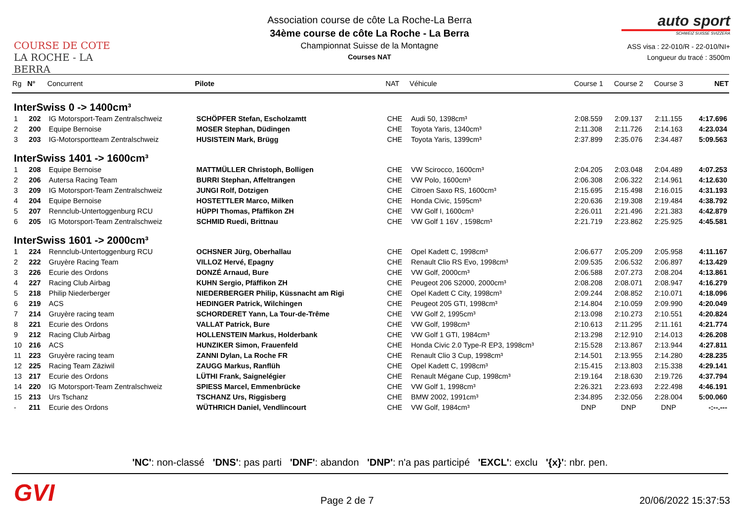COURSE DE COTE
LA ROCHE - LA BERRA
Association course de côte La Roche-La Berra
34ème course de côte La Roche - La Berra
Championnat Suisse de la Montagne
Courses NAT
auto sport
SCHWEIZ SUISSE SVIZZERA
ASS visa : 22-010/R - 22-010/NI+
Longueur du tracé : 3500m
| Rg | N° | Concurrent | Pilote | NAT | Véhicule | Course 1 | Course 2 | Course 3 | NET |
| --- | --- | --- | --- | --- | --- | --- | --- | --- | --- |
| InterSwiss 0 -> 1400cm³ | | | | | | | | | |
| 1 | 202 | IG Motorsport-Team Zentralschweiz | SCHÖPFER Stefan, Escholzamtt | CHE | Audi 50, 1398cm³ | 2:08.559 | 2:09.137 | 2:11.155 | 4:17.696 |
| 2 | 200 | Equipe Bernoise | MOSER Stephan, Düdingen | CHE | Toyota Yaris, 1340cm³ | 2:11.308 | 2:11.726 | 2:14.163 | 4:23.034 |
| 3 | 203 | IG-Motorsportteam Zentralschweiz | HUSISTEIN Mark, Brügg | CHE | Toyota Yaris, 1399cm³ | 2:37.899 | 2:35.076 | 2:34.487 | 5:09.563 |
| InterSwiss 1401 -> 1600cm³ | | | | | | | | | |
| 1 | 208 | Equipe Bernoise | MATTMÜLLER Christoph, Bolligen | CHE | VW Scirocco, 1600cm³ | 2:04.205 | 2:03.048 | 2:04.489 | 4:07.253 |
| 2 | 206 | Autersa Racing Team | BURRI Stephan, Affeltrangen | CHE | VW Polo, 1600cm³ | 2:06.308 | 2:06.322 | 2:14.961 | 4:12.630 |
| 3 | 209 | IG Motorsport-Team Zentralschweiz | JUNGI Rolf, Dotzigen | CHE | Citroen Saxo RS, 1600cm³ | 2:15.695 | 2:15.498 | 2:16.015 | 4:31.193 |
| 4 | 204 | Equipe Bernoise | HOSTETTLER Marco, Milken | CHE | Honda Civic, 1595cm³ | 2:20.636 | 2:19.308 | 2:19.484 | 4:38.792 |
| 5 | 207 | Rennclub-Untertoggenburg RCU | HÜPPI Thomas, Pfäffikon ZH | CHE | VW Golf I, 1600cm³ | 2:26.011 | 2:21.496 | 2:21.383 | 4:42.879 |
| 6 | 205 | IG Motorsport-Team Zentralschweiz | SCHMID Ruedi, Brittnau | CHE | VW Golf 1 16V , 1598cm³ | 2:21.719 | 2:23.862 | 2:25.925 | 4:45.581 |
| InterSwiss 1601 -> 2000cm³ | | | | | | | | | |
| 1 | 224 | Rennclub-Untertoggenburg RCU | OCHSNER Jürg, Oberhallau | CHE | Opel Kadett C, 1998cm³ | 2:06.677 | 2:05.209 | 2:05.958 | 4:11.167 |
| 2 | 222 | Gruyère Racing Team | VILLOZ Hervé, Epagny | CHE | Renault Clio RS Evo, 1998cm³ | 2:09.535 | 2:06.532 | 2:06.897 | 4:13.429 |
| 3 | 226 | Ecurie des Ordons | DONZÉ Arnaud, Bure | CHE | VW Golf, 2000cm³ | 2:06.588 | 2:07.273 | 2:08.204 | 4:13.861 |
| 4 | 227 | Racing Club Airbag | KUHN Sergio, Pfäffikon ZH | CHE | Peugeot 206 S2000, 2000cm³ | 2:08.208 | 2:08.071 | 2:08.947 | 4:16.279 |
| 5 | 218 | Philip Niederberger | NIEDERBERGER Philip, Küssnacht am Rigi | CHE | Opel Kadett C City, 1998cm³ | 2:09.244 | 2:08.852 | 2:10.071 | 4:18.096 |
| 6 | 219 | ACS | HEDINGER Patrick, Wilchingen | CHE | Peugeot 205 GTI, 1998cm³ | 2:14.804 | 2:10.059 | 2:09.990 | 4:20.049 |
| 7 | 214 | Gruyère racing team | SCHORDERET Yann, La Tour-de-Trême | CHE | VW Golf 2, 1995cm³ | 2:13.098 | 2:10.273 | 2:10.551 | 4:20.824 |
| 8 | 221 | Ecurie des Ordons | VALLAT Patrick, Bure | CHE | VW Golf, 1998cm³ | 2:10.613 | 2:11.295 | 2:11.161 | 4:21.774 |
| 9 | 212 | Racing Club Airbag | HOLLENSTEIN Markus, Holderbank | CHE | VW Golf 1 GTI, 1984cm³ | 2:13.298 | 2:12.910 | 2:14.013 | 4:26.208 |
| 10 | 216 | ACS | HUNZIKER Simon, Frauenfeld | CHE | Honda Civic 2.0 Type-R EP3, 1998cm³ | 2:15.528 | 2:13.867 | 2:13.944 | 4:27.811 |
| 11 | 223 | Gruyère racing team | ZANNI Dylan, La Roche FR | CHE | Renault Clio 3 Cup, 1998cm³ | 2:14.501 | 2:13.955 | 2:14.280 | 4:28.235 |
| 12 | 225 | Racing Team Zäziwil | ZAUGG Markus, Ranflüh | CHE | Opel Kadett C, 1998cm³ | 2:15.415 | 2:13.803 | 2:15.338 | 4:29.141 |
| 13 | 217 | Ecurie des Ordons | LÜTHI Frank, Saignelégier | CHE | Renault Mégane Cup, 1998cm³ | 2:19.164 | 2:18.630 | 2:19.726 | 4:37.794 |
| 14 | 220 | IG Motorsport-Team Zentralschweiz | SPIESS Marcel, Emmenbrücke | CHE | VW Golf 1, 1998cm³ | 2:26.321 | 2:23.693 | 2:22.498 | 4:46.191 |
| 15 | 213 | Urs Tschanz | TSCHANZ Urs, Riggisberg | CHE | BMW 2002, 1991cm³ | 2:34.895 | 2:32.056 | 2:28.004 | 5:00.060 |
| - | 211 | Ecurie des Ordons | WÜTHRICH Daniel, Vendlincourt | CHE | VW Golf, 1984cm³ | DNP | DNP | DNP | -:--.--- |
'NC': non-classé 'DNS': pas parti 'DNF': abandon 'DNP': n'a pas participé 'EXCL': exclu '{x}': nbr. pen.
GVI
Page 2 de 7
20/06/2022 15:37:53